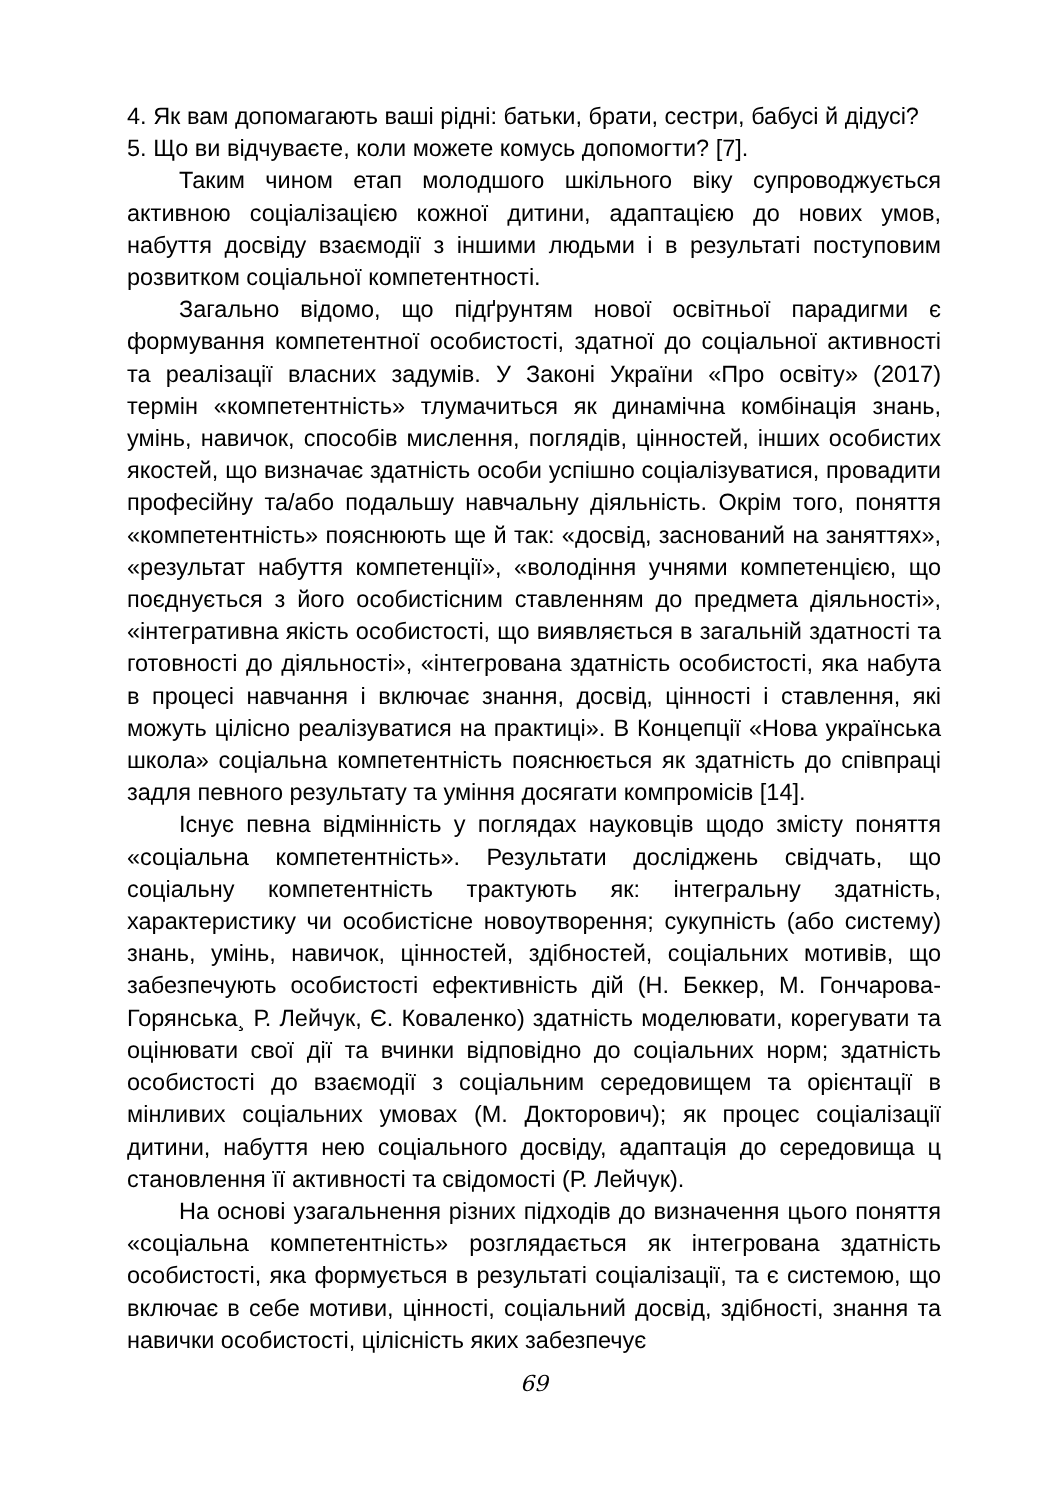4. Як вам допомагають ваші рідні: батьки, брати, сестри, бабусі й дідусі?
5. Що ви відчуваєте, коли можете комусь допомогти? [7].
Таким чином етап молодшого шкільного віку супроводжується активною соціалізацією кожної дитини, адаптацією до нових умов, набуття досвіду взаємодії з іншими людьми і в результаті поступовим розвитком соціальної компетентності.
Загально відомо, що підґрунтям нової освітньої парадигми є формування компетентної особистості, здатної до соціальної активності та реалізації власних задумів. У Законі України «Про освіту» (2017) термін «компетентність» тлумачиться як динамічна комбінація знань, умінь, навичок, способів мислення, поглядів, цінностей, інших особистих якостей, що визначає здатність особи успішно соціалізуватися, провадити професійну та/або подальшу навчальну діяльність. Окрім того, поняття «компетентність» пояснюють ще й так: «досвід, заснований на заняттях», «результат набуття компетенції», «володіння учнями компетенцією, що поєднується з його особистісним ставленням до предмета діяльності», «інтегративна якість особистості, що виявляється в загальній здатності та готовності до діяльності», «інтегрована здатність особистості, яка набута в процесі навчання і включає знання, досвід, цінності і ставлення, які можуть цілісно реалізуватися на практиці». В Концепції «Нова українська школа» соціальна компетентність пояснюється як здатність до співпраці задля певного результату та уміння досягати компромісів [14].
Існує певна відмінність у поглядах науковців щодо змісту поняття «соціальна компетентність». Результати досліджень свідчать, що соціальну компетентність трактують як: інтегральну здатність, характеристику чи особистісне новоутворення; сукупність (або систему) знань, умінь, навичок, цінностей, здібностей, соціальних мотивів, що забезпечують особистості ефективність дій (Н. Беккер, М. Гончарова-Горянська¸ Р. Лейчук, Є. Коваленко) здатність моделювати, корегувати та оцінювати свої дії та вчинки відповідно до соціальних норм; здатність особистості до взаємодії з соціальним середовищем та орієнтації в мінливих соціальних умовах (М. Докторович); як процес соціалізації дитини, набуття нею соціального досвіду, адаптація до середовища ц становлення її активності та свідомості (Р. Лейчук).
На основі узагальнення різних підходів до визначення цього поняття «соціальна компетентність» розглядається як інтегрована здатність особистості, яка формується в результаті соціалізації, та є системою, що включає в себе мотиви, цінності, соціальний досвід, здібності, знання та навички особистості, цілісність яких забезпечує
69